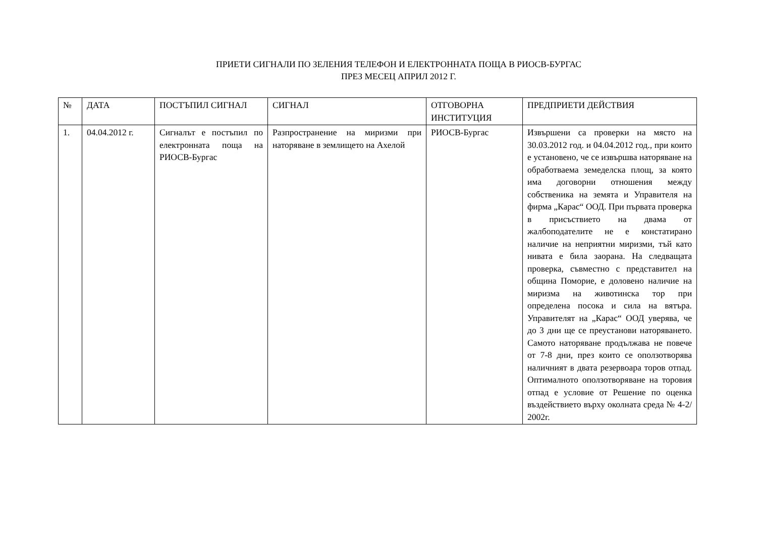ПРИЕТИ СИГНАЛИ ПО ЗЕЛЕНИЯ ТЕЛЕФОН И ЕЛЕКТРОННАТА ПОЩА В РИОСВ-БУРГАС
ПРЕЗ МЕСЕЦ АПРИЛ 2012 Г.
| № | ДАТА | ПОСТЪПИЛ СИГНАЛ | СИГНАЛ | ОТГОВОРНА ИНСТИТУЦИЯ | ПРЕДПРИЕТИ ДЕЙСТВИЯ |
| --- | --- | --- | --- | --- | --- |
| 1. | 04.04.2012 г. | Сигналът е постъпил по електронната поща на РИОСВ-Бургас | Разпространение на миризми при наторяване в землището на Ахелой | РИОСВ-Бургас | Извършени са проверки на място на 30.03.2012 год. и 04.04.2012 год., при които е установено, че се извършва наторяване на обработваема земеделска площ, за която има договорни отношения между собственика на земята и Управителя на фирма „Карас“ ООД. При първата проверка в присъствието на двама от жалбоподателите не е констатирано наличие на неприятни миризми, тъй като нивата е била заорана. На следващата проверка, съвместно с представител на община Поморие, е доловено наличие на миризма на животинска тор при определена посока и сила на вятъра. Управителят на „Карас“ ООД уверява, че до 3 дни ще се преустанови наторяването. Самото наторяване продължава не повече от 7-8 дни, през които се оползотворява наличният в двата резервоара торов отпад. Оптималното оползотворяване на торовия отпад е условие от Решение по оценка въздействието върху околната среда № 4-2/ 2002г. |